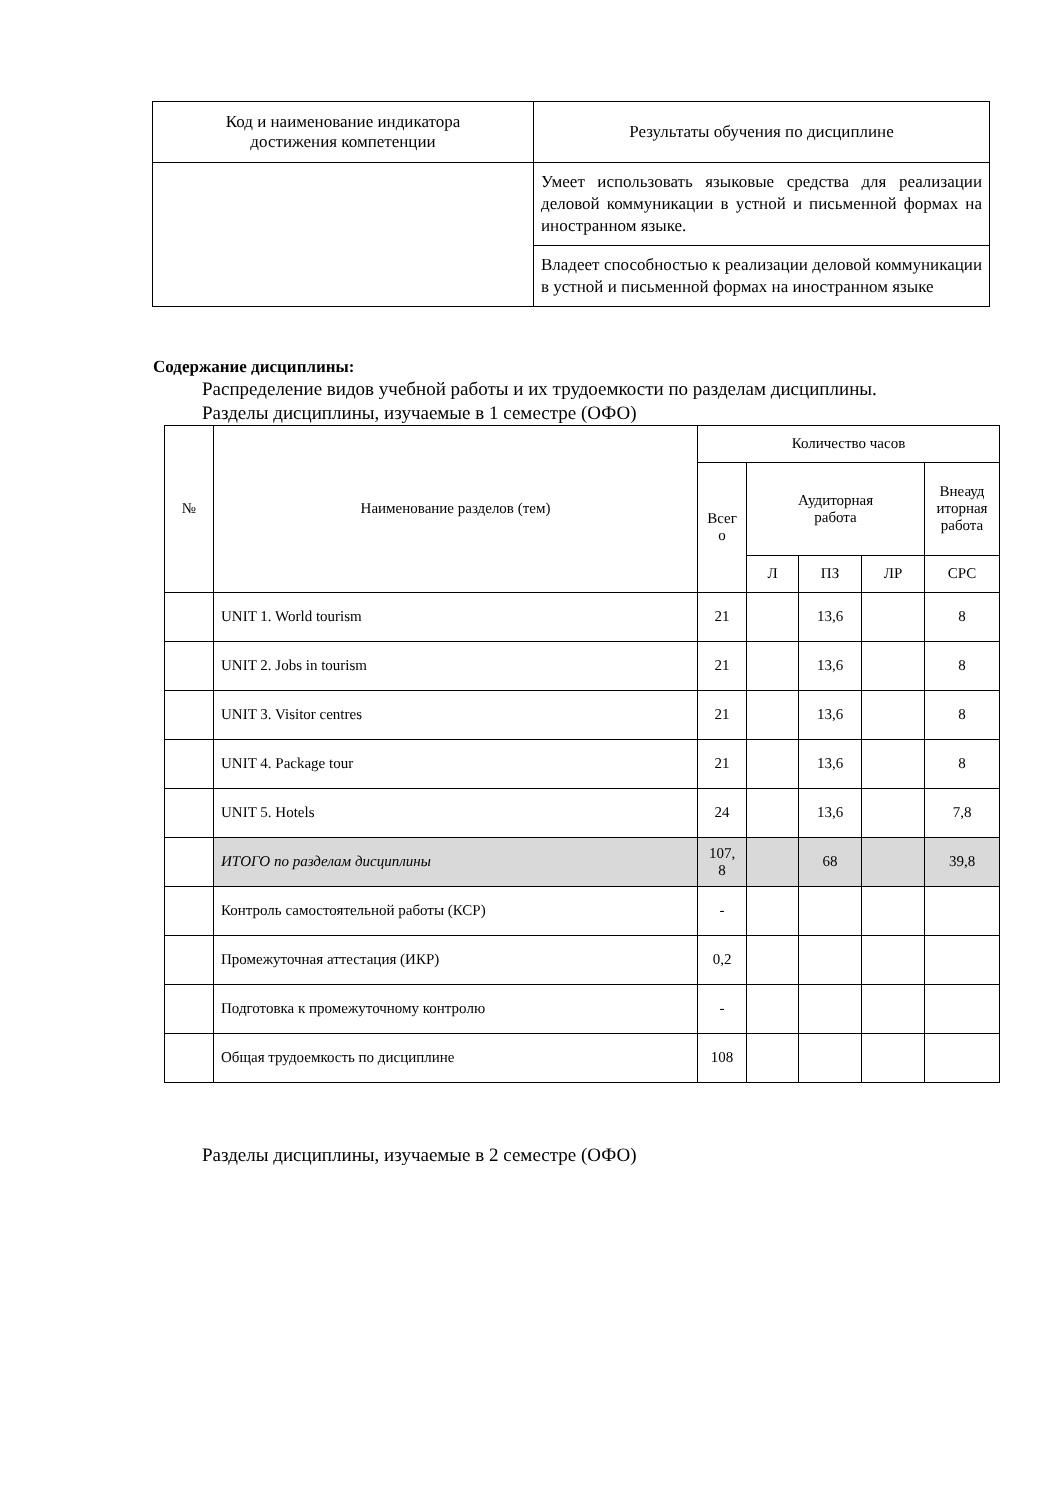| Код и наименование индикатора достижения компетенции | Результаты обучения по дисциплине |
| --- | --- |
| | Умеет использовать языковые средства для реализации деловой коммуникации в устной и письменной формах на иностранном языке. |
| | Владеет способностью к реализации деловой коммуникации в устной и письменной формах на иностранном языке |
Содержание дисциплины:
Распределение видов учебной работы и их трудоемкости по разделам дисциплины.
Разделы дисциплины, изучаемые в 1 семестре (ОФО)
| № | Наименование разделов (тем) | Количество часов | | | | |
| --- | --- | --- | --- | --- | --- | --- |
| | | Всег о | Аудиторная работа | | | Внеауд иторная работа |
| | | | Л | ПЗ | ЛР | СРС |
| | UNIT 1. World tourism | 21 | | 13,6 | | 8 |
| | UNIT 2. Jobs in tourism | 21 | | 13,6 | | 8 |
| | UNIT 3. Visitor centres | 21 | | 13,6 | | 8 |
| | UNIT 4. Package tour | 21 | | 13,6 | | 8 |
| | UNIT 5. Hotels | 24 | | 13,6 | | 7,8 |
| | ИТОГО по разделам дисциплины | 107, 8 | | 68 | | 39,8 |
| | Контроль самостоятельной работы (КСР) | - | | | | |
| | Промежуточная аттестация (ИКР) | 0,2 | | | | |
| | Подготовка к промежуточному контролю | - | | | | |
| | Общая трудоемкость по дисциплине | 108 | | | | |
Разделы дисциплины, изучаемые в 2 семестре (ОФО)